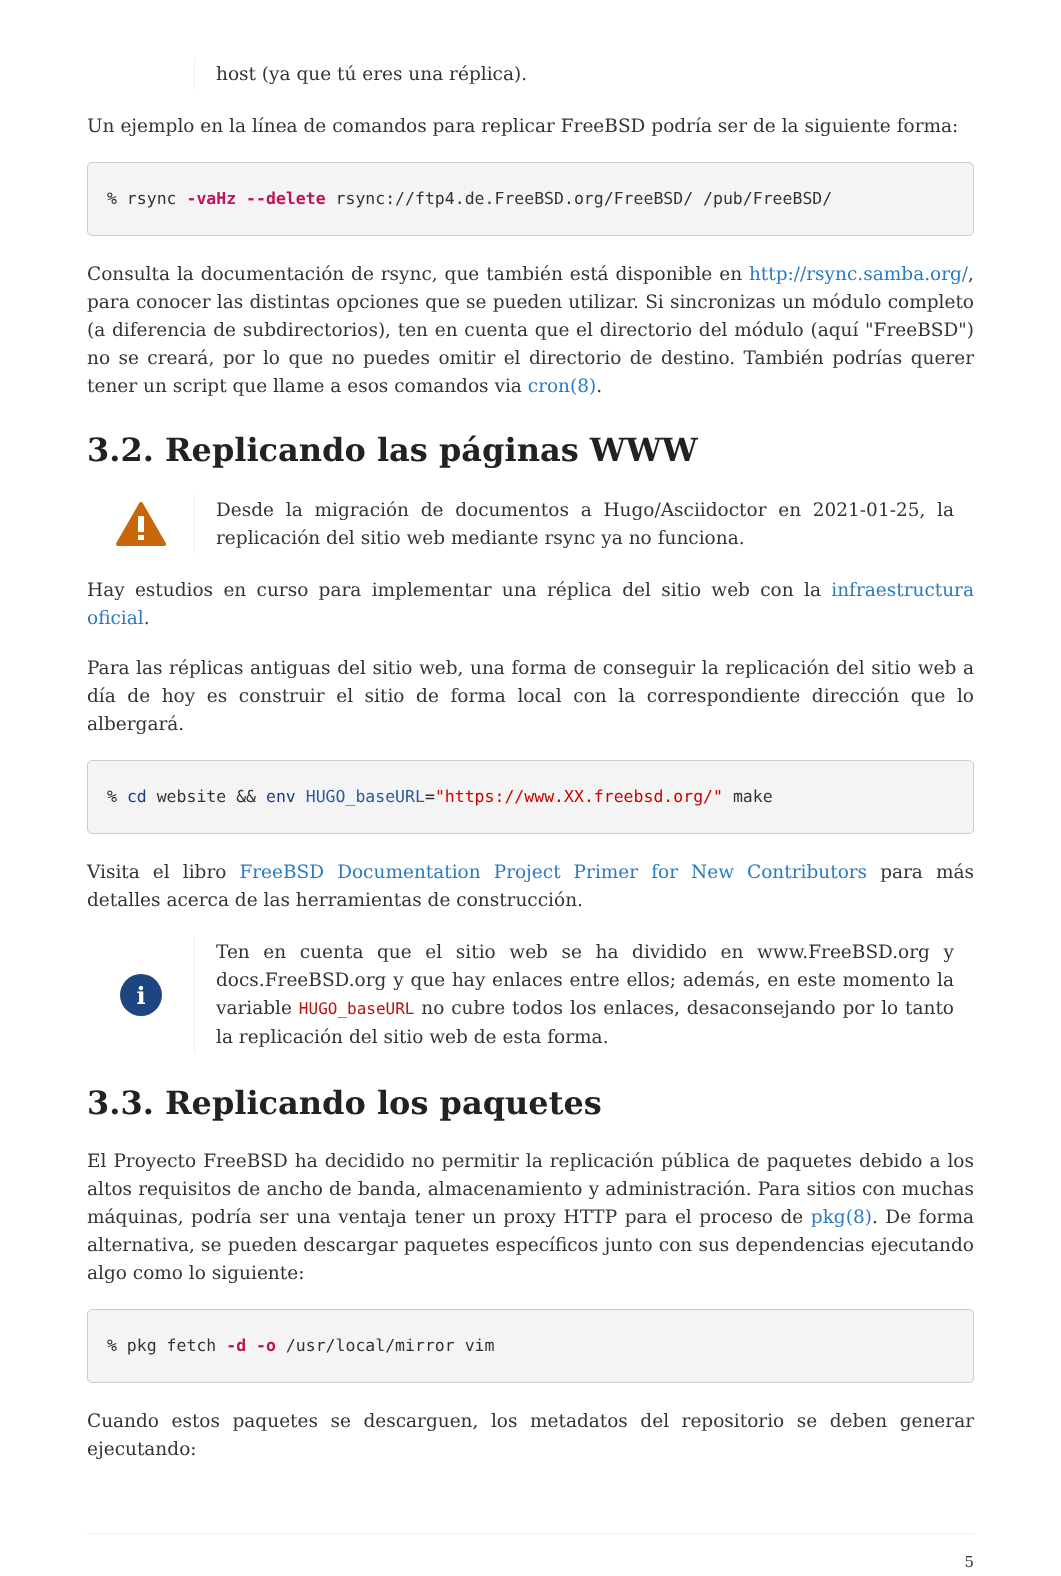host (ya que tú eres una réplica).
Un ejemplo en la línea de comandos para replicar FreeBSD podría ser de la siguiente forma:
% rsync -vaHz --delete rsync://ftp4.de.FreeBSD.org/FreeBSD/ /pub/FreeBSD/
Consulta la documentación de rsync, que también está disponible en http://rsync.samba.org/, para conocer las distintas opciones que se pueden utilizar. Si sincronizas un módulo completo (a diferencia de subdirectorios), ten en cuenta que el directorio del módulo (aquí "FreeBSD") no se creará, por lo que no puedes omitir el directorio de destino. También podrías querer tener un script que llame a esos comandos via cron(8).
3.2. Replicando las páginas WWW
Desde la migración de documentos a Hugo/Asciidoctor en 2021-01-25, la replicación del sitio web mediante rsync ya no funciona.
Hay estudios en curso para implementar una réplica del sitio web con la infraestructura oficial.
Para las réplicas antiguas del sitio web, una forma de conseguir la replicación del sitio web a día de hoy es construir el sitio de forma local con la correspondiente dirección que lo albergará.
% cd website && env HUGO_baseURL="https://www.XX.freebsd.org/" make
Visita el libro FreeBSD Documentation Project Primer for New Contributors para más detalles acerca de las herramientas de construcción.
i
Ten en cuenta que el sitio web se ha dividido en www.FreeBSD.org y docs.FreeBSD.org y que hay enlaces entre ellos; además, en este momento la variable HUGO_baseURL no cubre todos los enlaces, desaconsejando por lo tanto la replicación del sitio web de esta forma.
3.3. Replicando los paquetes
El Proyecto FreeBSD ha decidido no permitir la replicación pública de paquetes debido a los altos requisitos de ancho de banda, almacenamiento y administración. Para sitios con muchas máquinas, podría ser una ventaja tener un proxy HTTP para el proceso de pkg(8). De forma alternativa, se pueden descargar paquetes específicos junto con sus dependencias ejecutando algo como lo siguiente:
% pkg fetch -d -o /usr/local/mirror vim
Cuando estos paquetes se descarguen, los metadatos del repositorio se deben generar ejecutando:
5